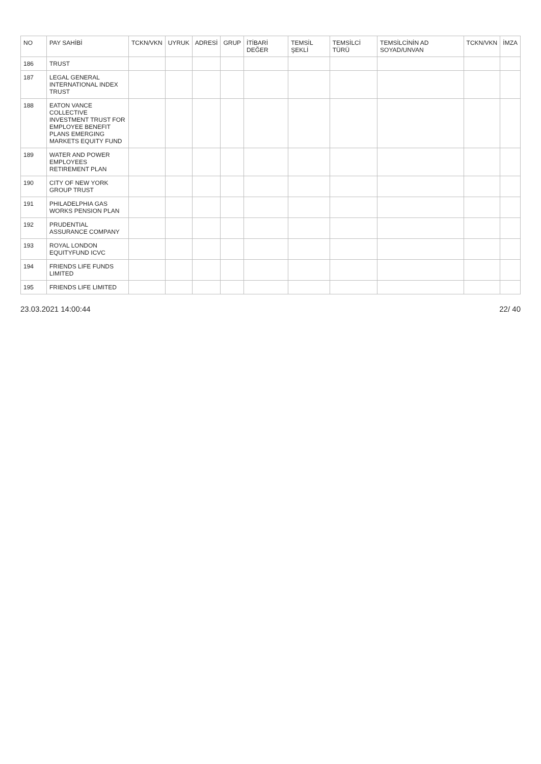| NO | PAY SAHİBİ | TCKN/VKN | UYRUK | ADRESİ | GRUP | İTİBARİ DEĞER | TEMSİL ŞEKLİ | TEMSİLCİ TÜRÜ | TEMSİLCİNİN AD SOYAD/UNVAN | TCKN/VKN | İMZA |
| --- | --- | --- | --- | --- | --- | --- | --- | --- | --- | --- | --- |
| 186 | TRUST | | | | | | | | | | |
| 187 | LEGAL GENERAL INTERNATIONAL INDEX TRUST | | | | | | | | | | |
| 188 | EATON VANCE COLLECTIVE INVESTMENT TRUST FOR EMPLOYEE BENEFIT PLANS EMERGING MARKETS EQUITY FUND | | | | | | | | | | |
| 189 | WATER AND POWER EMPLOYEES RETIREMENT PLAN | | | | | | | | | | |
| 190 | CITY OF NEW YORK GROUP TRUST | | | | | | | | | | |
| 191 | PHILADELPHIA GAS WORKS PENSION PLAN | | | | | | | | | | |
| 192 | PRUDENTIAL ASSURANCE COMPANY | | | | | | | | | | |
| 193 | ROYAL LONDON EQUITYFUND ICVC | | | | | | | | | | |
| 194 | FRIENDS LIFE FUNDS LIMITED | | | | | | | | | | |
| 195 | FRIENDS LIFE LIMITED | | | | | | | | | | |
23.03.2021 14:00:44 22/ 40